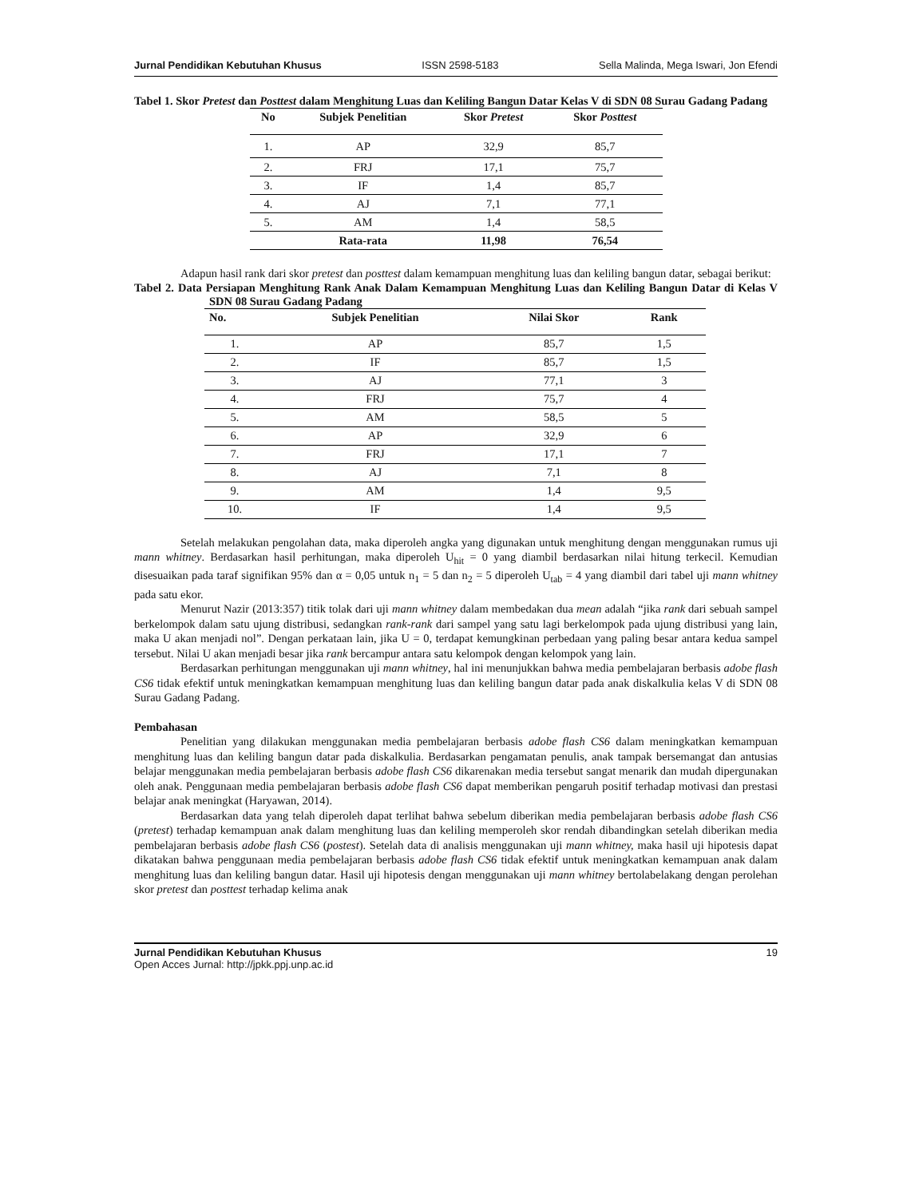Jurnal Pendidikan Kebutuhan Khusus ISSN 2598-5183 Sella Malinda, Mega Iswari, Jon Efendi
Tabel 1. Skor Pretest dan Posttest dalam Menghitung Luas dan Keliling Bangun Datar Kelas V di SDN 08 Surau Gadang Padang
| No | Subjek Penelitian | Skor Pretest | Skor Posttest |
| --- | --- | --- | --- |
| 1. | AP | 32,9 | 85,7 |
| 2. | FRJ | 17,1 | 75,7 |
| 3. | IF | 1,4 | 85,7 |
| 4. | AJ | 7,1 | 77,1 |
| 5. | AM | 1,4 | 58,5 |
| | Rata-rata | 11,98 | 76,54 |
Adapun hasil rank dari skor pretest dan posttest dalam kemampuan menghitung luas dan keliling bangun datar, sebagai berikut:
Tabel 2. Data Persiapan Menghitung Rank Anak Dalam Kemampuan Menghitung Luas dan Keliling Bangun Datar di Kelas V SDN 08 Surau Gadang Padang
| No. | Subjek Penelitian | Nilai Skor | Rank |
| --- | --- | --- | --- |
| 1. | AP | 85,7 | 1,5 |
| 2. | IF | 85,7 | 1,5 |
| 3. | AJ | 77,1 | 3 |
| 4. | FRJ | 75,7 | 4 |
| 5. | AM | 58,5 | 5 |
| 6. | AP | 32,9 | 6 |
| 7. | FRJ | 17,1 | 7 |
| 8. | AJ | 7,1 | 8 |
| 9. | AM | 1,4 | 9,5 |
| 10. | IF | 1,4 | 9,5 |
Setelah melakukan pengolahan data, maka diperoleh angka yang digunakan untuk menghitung dengan menggunakan rumus uji mann whitney. Berdasarkan hasil perhitungan, maka diperoleh U<sub>hit</sub> = 0 yang diambil berdasarkan nilai hitung terkecil. Kemudian disesuaikan pada taraf signifikan 95% dan α = 0,05 untuk n<sub>1</sub> = 5 dan n<sub>2</sub> = 5 diperoleh U<sub>tab</sub> = 4 yang diambil dari tabel uji mann whitney pada satu ekor.
Menurut Nazir (2013:357) titik tolak dari uji mann whitney dalam membedakan dua mean adalah “jika rank dari sebuah sampel berkelompok dalam satu ujung distribusi, sedangkan rank-rank dari sampel yang satu lagi berkelompok pada ujung distribusi yang lain, maka U akan menjadi nol”. Dengan perkataan lain, jika U = 0, terdapat kemungkinan perbedaan yang paling besar antara kedua sampel tersebut. Nilai U akan menjadi besar jika rank bercampur antara satu kelompok dengan kelompok yang lain.
Berdasarkan perhitungan menggunakan uji mann whitney, hal ini menunjukkan bahwa media pembelajaran berbasis adobe flash CS6 tidak efektif untuk meningkatkan kemampuan menghitung luas dan keliling bangun datar pada anak diskalkulia kelas V di SDN 08 Surau Gadang Padang.
Pembahasan
Penelitian yang dilakukan menggunakan media pembelajaran berbasis adobe flash CS6 dalam meningkatkan kemampuan menghitung luas dan keliling bangun datar pada diskalkulia. Berdasarkan pengamatan penulis, anak tampak bersemangat dan antusias belajar menggunakan media pembelajaran berbasis adobe flash CS6 dikarenakan media tersebut sangat menarik dan mudah dipergunakan oleh anak. Penggunaan media pembelajaran berbasis adobe flash CS6 dapat memberikan pengaruh positif terhadap motivasi dan prestasi belajar anak meningkat (Haryawan, 2014).
Berdasarkan data yang telah diperoleh dapat terlihat bahwa sebelum diberikan media pembelajaran berbasis adobe flash CS6 (pretest) terhadap kemampuan anak dalam menghitung luas dan keliling memperoleh skor rendah dibandingkan setelah diberikan media pembelajaran berbasis adobe flash CS6 (postest). Setelah data di analisis menggunakan uji mann whitney, maka hasil uji hipotesis dapat dikatakan bahwa penggunaan media pembelajaran berbasis adobe flash CS6 tidak efektif untuk meningkatkan kemampuan anak dalam menghitung luas dan keliling bangun datar. Hasil uji hipotesis dengan menggunakan uji mann whitney bertolabelakang dengan perolehan skor pretest dan posttest terhadap kelima anak
Jurnal Pendidikan Kebutuhan Khusus 19
Open Acces Jurnal: http://jpkk.ppj.unp.ac.id